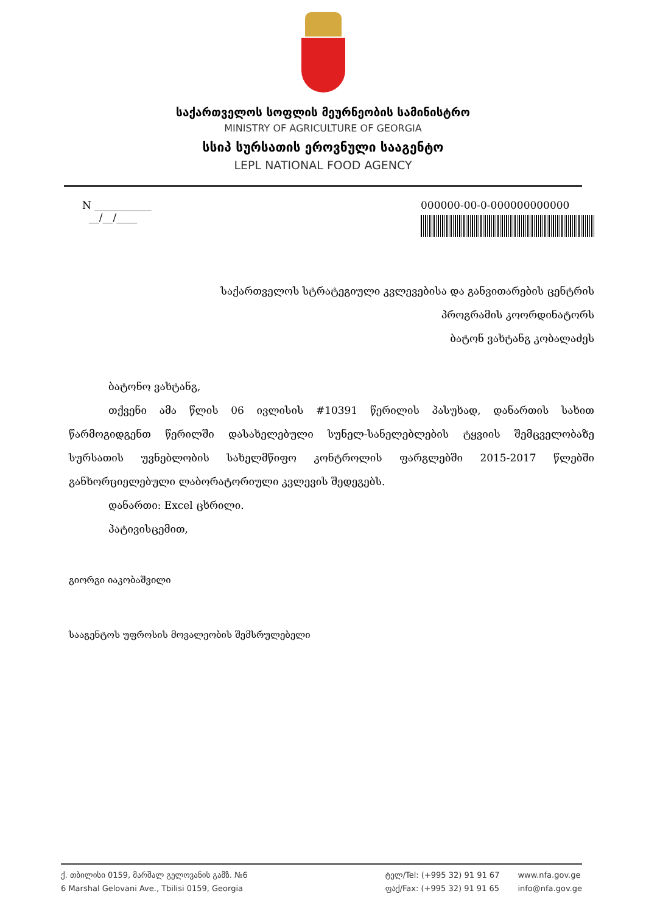საქართველოს სოფლის მეურნეობის სამინისტრო
MINISTRY OF AGRICULTURE OF GEORGIA
სსიპ სურსათის ეროვნული სააგენტო
LEPL NATIONAL FOOD AGENCY
N ___________
__/__/____
000000-00-0-000000000000
საქართველოს სტრატეგიული კვლევებისა და განვითარების ცენტრის
პროგრამის კოორდინატორს
ბატონ ვახტანგ კობალაძეს
ბატონო ვახტანგ,
თქვენი ამა წლის 06 ივლისის #10391 წერილის პასუხად, დანართის სახით წარმოგიდგენთ წერილში დასახელებული სუნელ-სანელებლების ტყვიის შემცველობაზე სურსათის უვნებლობის სახელმწიფო კონტროლის ფარგლებში 2015-2017 წლებში განხორციელებული ლაბორატორიული კვლევის შედეგებს.
დანართი: Excel ცხრილი.
პატივისცემით,
გიორგი იაკობაშვილი
სააგენტოს უფროსის მოვალეობის შემსრულებელი
ქ. თბილისი 0159, მარშალ გელოვანის გამზ. №6
6 Marshal Gelovani Ave., Tbilisi 0159, Georgia
ტელ/Tel: (+995 32) 91 91 67
ფაქ/Fax: (+995 32) 91 91 65
www.nfa.gov.ge
info@nfa.gov.ge